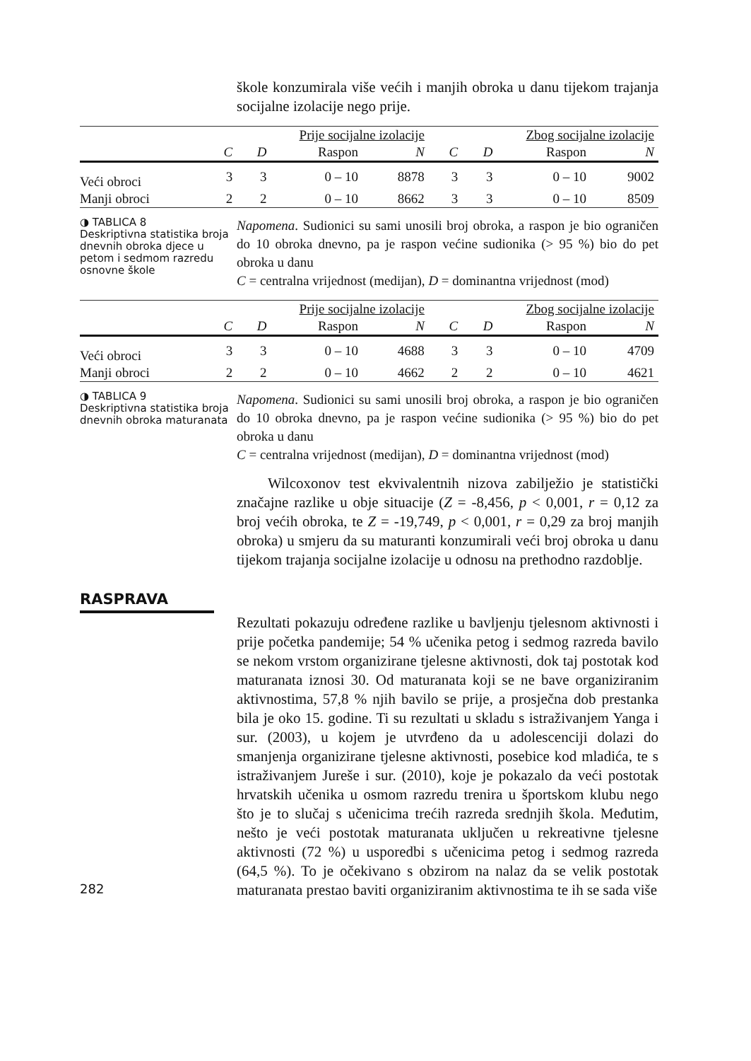škole konzumirala više većih i manjih obroka u danu tijekom trajanja socijalne izolacije nego prije.
| | Prije socijalne izolacije | | | | Zbog socijalne izolacije | | | |
| --- | --- | --- | --- | --- | --- | --- | --- | --- |
| | C | D | Raspon | N | C | D | Raspon | N |
| Veći obroci | 3 | 3 | 0 – 10 | 8878 | 3 | 3 | 0 – 10 | 9002 |
| Manji obroci | 2 | 2 | 0 – 10 | 8662 | 3 | 3 | 0 – 10 | 8509 |
◑ TABLICA 8
Deskriptivna statistika broja dnevnih obroka djece u petom i sedmom razredu osnovne škole
Napomena. Sudionici su sami unosili broj obroka, a raspon je bio ograničen do 10 obroka dnevno, pa je raspon većine sudionika (> 95 %) bio do pet obroka u danu
C = centralna vrijednost (medijan), D = dominantna vrijednost (mod)
| | Prije socijalne izolacije | | | | Zbog socijalne izolacije | | | |
| --- | --- | --- | --- | --- | --- | --- | --- | --- |
| | C | D | Raspon | N | C | D | Raspon | N |
| Veći obroci | 3 | 3 | 0 – 10 | 4688 | 3 | 3 | 0 – 10 | 4709 |
| Manji obroci | 2 | 2 | 0 – 10 | 4662 | 2 | 2 | 0 – 10 | 4621 |
◑ TABLICA 9
Deskriptivna statistika broja dnevnih obroka maturanata
Napomena. Sudionici su sami unosili broj obroka, a raspon je bio ograničen do 10 obroka dnevno, pa je raspon većine sudionika (> 95 %) bio do pet obroka u danu
C = centralna vrijednost (medijan), D = dominantna vrijednost (mod)
Wilcoxonov test ekvivalentnih nizova zabilježio je statistički značajne razlike u obje situacije (Z = -8,456, p < 0,001, r = 0,12 za broj većih obroka, te Z = -19,749, p < 0,001, r = 0,29 za broj manjih obroka) u smjeru da su maturanti konzumirali veći broj obroka u danu tijekom trajanja socijalne izolacije u odnosu na prethodno razdoblje.
RASPRAVA
Rezultati pokazuju određene razlike u bavljenju tjelesnom aktivnosti i prije početka pandemije; 54 % učenika petog i sedmog razreda bavilo se nekom vrstom organizirane tjelesne aktivnosti, dok taj postotak kod maturanata iznosi 30. Od maturanata koji se ne bave organiziranim aktivnostima, 57,8 % njih bavilo se prije, a prosječna dob prestanka bila je oko 15. godine. Ti su rezultati u skladu s istraživanjem Yanga i sur. (2003), u kojem je utvrđeno da u adolescenciji dolazi do smanjenja organizirane tjelesne aktivnosti, posebice kod mladića, te s istraživanjem Jureše i sur. (2010), koje je pokazalo da veći postotak hrvatskih učenika u osmom razredu trenira u športskom klubu nego što je to slučaj s učenicima trećih razreda srednjih škola. Međutim, nešto je veći postotak maturanata uključen u rekreativne tjelesne aktivnosti (72 %) u usporedbi s učenicima petog i sedmog razreda (64,5 %). To je očekivano s obzirom na nalaz da se velik postotak maturanata prestao baviti organiziranim aktivnostima te ih se sada više
282